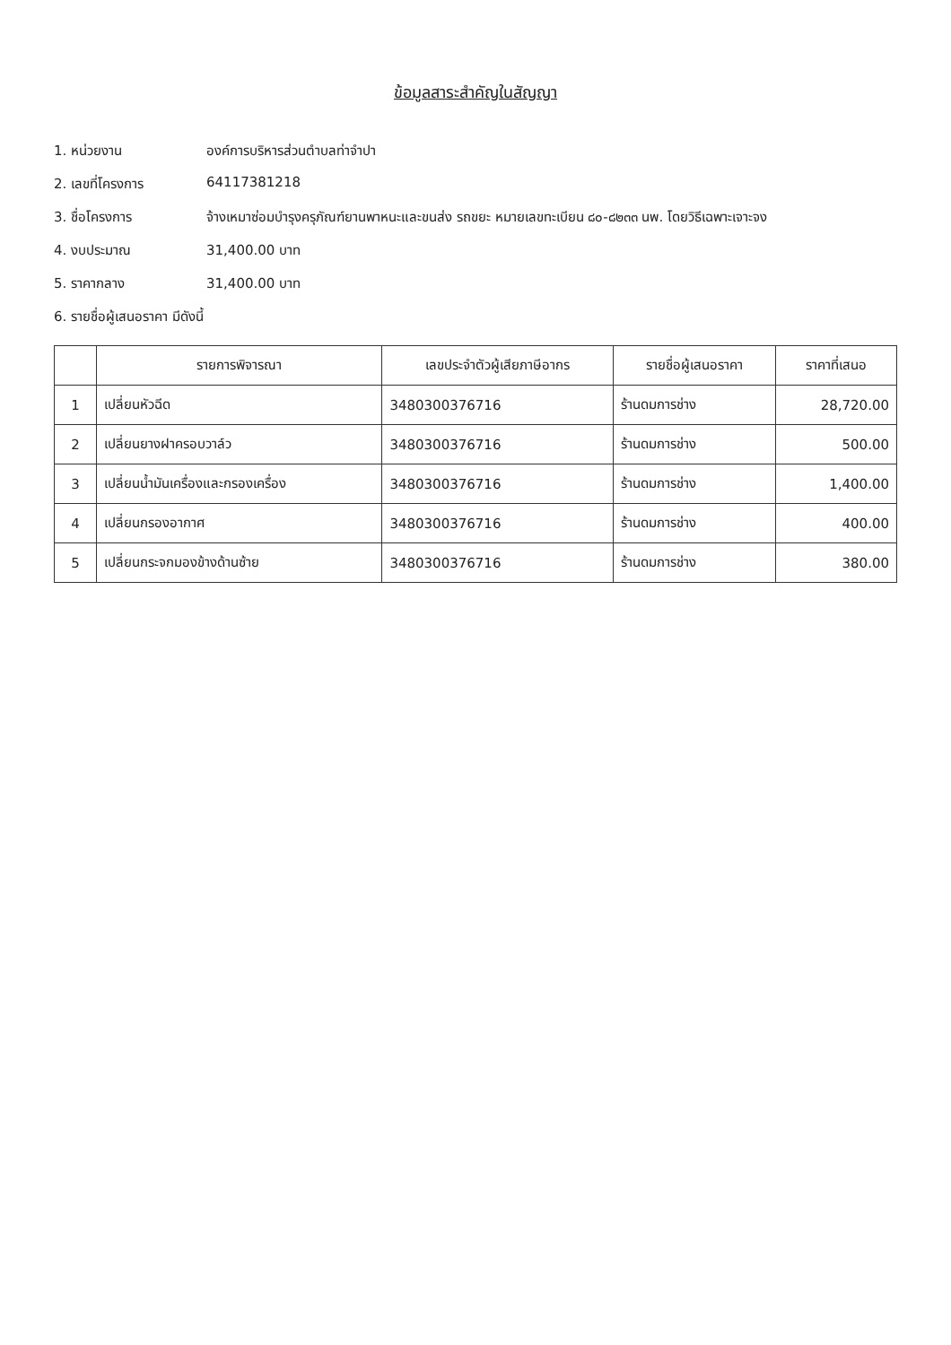ข้อมูลสาระสำคัญในสัญญา
1. หน่วยงาน องค์การบริหารส่วนตำบลท่าจำปา
2. เลขที่โครงการ 64117381218
3. ชื่อโครงการ จ้างเหมาซ่อมบำรุงครุภัณฑ์ยานพาหนะและขนส่ง รถขยะ หมายเลขทะเบียน ๘๐-๘๒๓๓ นพ. โดยวิธีเฉพาะเจาะจง
4. งบประมาณ 31,400.00 บาท
5. ราคากลาง 31,400.00 บาท
6. รายชื่อผู้เสนอราคา มีดังนี้
| | รายการพิจารณา | เลขประจำตัวผู้เสียภาษีอากร | รายชื่อผู้เสนอราคา | ราคาที่เสนอ |
| --- | --- | --- | --- | --- |
| 1 | เปลี่ยนหัวฉีด | 3480300376716 | ร้านดมการช่าง | 28,720.00 |
| 2 | เปลี่ยนยางฝาครอบวาล์ว | 3480300376716 | ร้านดมการช่าง | 500.00 |
| 3 | เปลี่ยนน้ำมันเครื่องและกรองเครื่อง | 3480300376716 | ร้านดมการช่าง | 1,400.00 |
| 4 | เปลี่ยนกรองอากาศ | 3480300376716 | ร้านดมการช่าง | 400.00 |
| 5 | เปลี่ยนกระจกมองข้างด้านซ้าย | 3480300376716 | ร้านดมการช่าง | 380.00 |